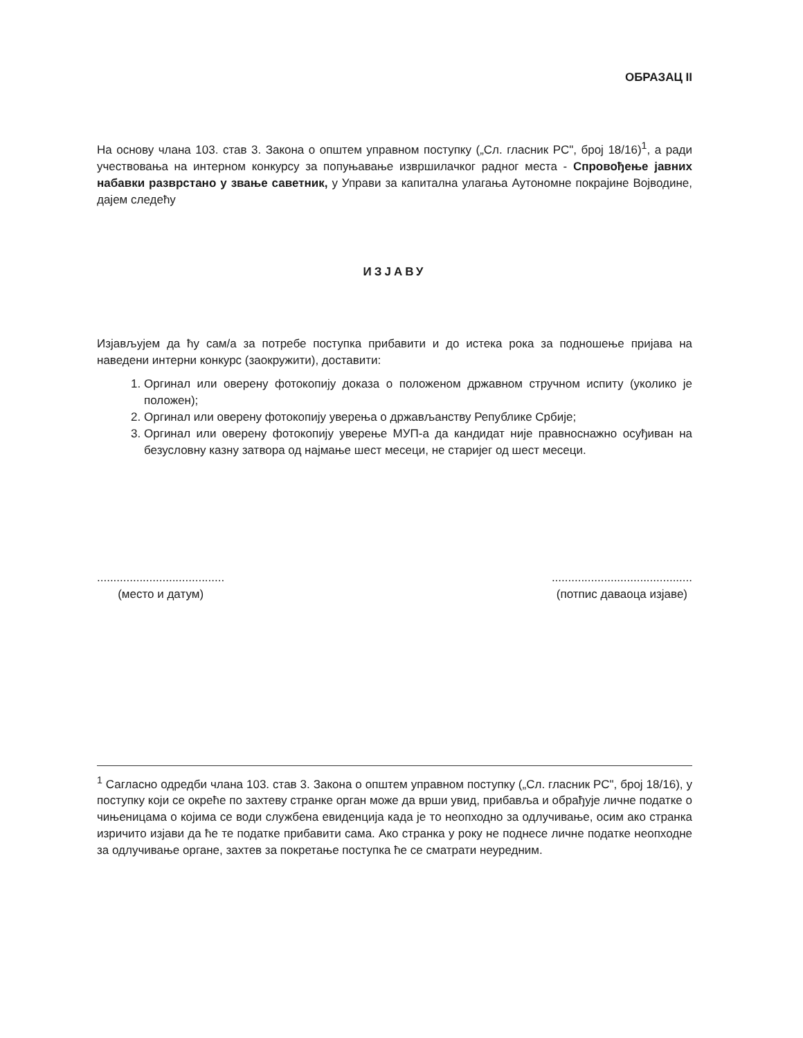ОБРАЗАЦ II
На основу члана 103. став 3. Закона о општем управном поступку („Сл. гласник РС", број 18/16)<sup>1</sup>, а ради учествовања на интерном конкурсу за попуњавање извршилачког радног места - Спровођење јавних набавки разврстано у звање саветник, у Управи за капитална улагања Аутономне покрајине Војводине, дајем следећу
ИЗЈАВУ
Изјављујем да ћу сам/а за потребе поступка прибавити и до истека рока за подношење пријава на наведени интерни конкурс (заокружити), доставити:
1. Оргинал или оверену фотокопију доказа о положеном државном стручном испиту (уколико је положен);
2. Оргинал или оверену фотокопију уверења о држављанству Републике Србије;
3. Оргинал или оверену фотокопију уверење МУП-а да кандидат није правноснажно осуђиван на безусловну казну затвора од најмање шест месеци, не старијег од шест месеци.
.......................................
(место и датум)
...........................................
(потпис даваоца изјаве)
<sup>1</sup> Сагласно одредби члана 103. став 3. Закона о општем управном поступку („Сл. гласник РС", број 18/16), у поступку који се окреће по захтеву странке орган може да врши увид, прибавља и обрађује личне податке о чињеницама о којима се води службена евиденција када је то неопходно за одлучивање, осим ако странка изричито изјави да ће те податке прибавити сама. Ако странка у року не поднесе личне податке неопходне за одлучивање органе, захтев за покретање поступка ће се сматрати неуредним.